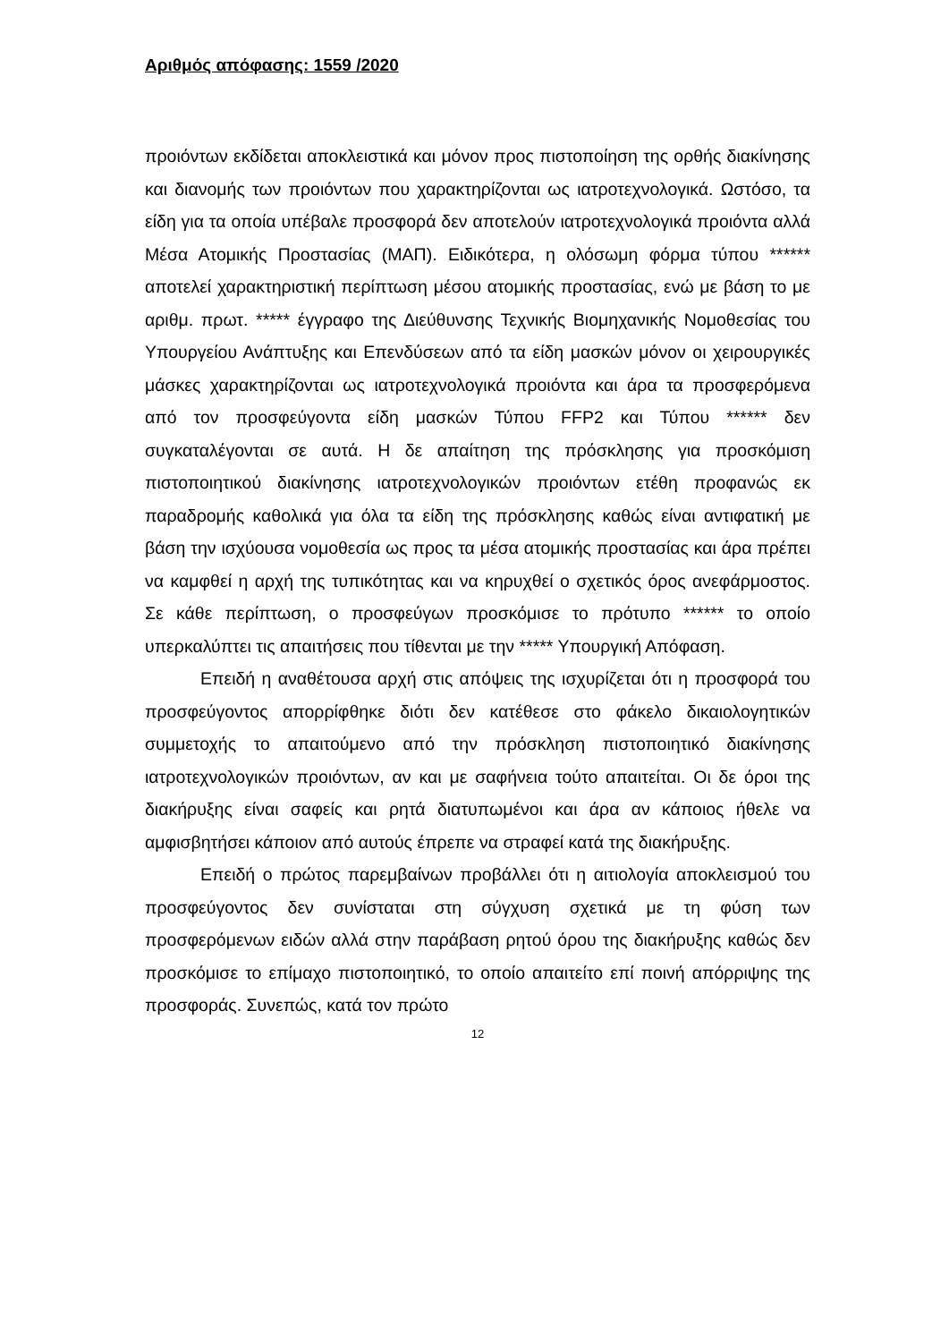Αριθμός απόφασης: 1559 /2020
προιόντων εκδίδεται αποκλειστικά και μόνον προς πιστοποίηση της ορθής διακίνησης και διανομής των προιόντων που χαρακτηρίζονται ως ιατροτεχνολογικά. Ωστόσο, τα είδη για τα οποία υπέβαλε προσφορά δεν αποτελούν ιατροτεχνολογικά προιόντα αλλά Μέσα Ατομικής Προστασίας (ΜΑΠ). Ειδικότερα, η ολόσωμη φόρμα τύπου ****** αποτελεί χαρακτηριστική περίπτωση μέσου ατομικής προστασίας, ενώ με βάση το με αριθμ. πρωτ. ***** έγγραφο της Διεύθυνσης Τεχνικής Βιομηχανικής Νομοθεσίας του Υπουργείου Ανάπτυξης και Επενδύσεων από τα είδη μασκών μόνον οι χειρουργικές μάσκες χαρακτηρίζονται ως ιατροτεχνολογικά προιόντα και άρα τα προσφερόμενα από τον προσφεύγοντα είδη μασκών Τύπου FFP2 και Τύπου ****** δεν συγκαταλέγονται σε αυτά. Η δε απαίτηση της πρόσκλησης για προσκόμιση πιστοποιητικού διακίνησης ιατροτεχνολογικών προιόντων ετέθη προφανώς εκ παραδρομής καθολικά για όλα τα είδη της πρόσκλησης καθώς είναι αντιφατική με βάση την ισχύουσα νομοθεσία ως προς τα μέσα ατομικής προστασίας και άρα πρέπει να καμφθεί η αρχή της τυπικότητας και να κηρυχθεί ο σχετικός όρος ανεφάρμοστος. Σε κάθε περίπτωση, ο προσφεύγων προσκόμισε το πρότυπο ****** το οποίο υπερκαλύπτει τις απαιτήσεις που τίθενται με την ***** Υπουργική Απόφαση.
Επειδή η αναθέτουσα αρχή στις απόψεις της ισχυρίζεται ότι η προσφορά του προσφεύγοντος απορρίφθηκε διότι δεν κατέθεσε στο φάκελο δικαιολογητικών συμμετοχής το απαιτούμενο από την πρόσκληση πιστοποιητικό διακίνησης ιατροτεχνολογικών προιόντων, αν και με σαφήνεια τούτο απαιτείται. Οι δε όροι της διακήρυξης είναι σαφείς και ρητά διατυπωμένοι και άρα αν κάποιος ήθελε να αμφισβητήσει κάποιον από αυτούς έπρεπε να στραφεί κατά της διακήρυξης.
Επειδή ο πρώτος παρεμβαίνων προβάλλει ότι η αιτιολογία αποκλεισμού του προσφεύγοντος δεν συνίσταται στη σύγχυση σχετικά με τη φύση των προσφερόμενων ειδών αλλά στην παράβαση ρητού όρου της διακήρυξης καθώς δεν προσκόμισε το επίμαχο πιστοποιητικό, το οποίο απαιτείτο επί ποινή απόρριψης της προσφοράς. Συνεπώς, κατά τον πρώτο
12